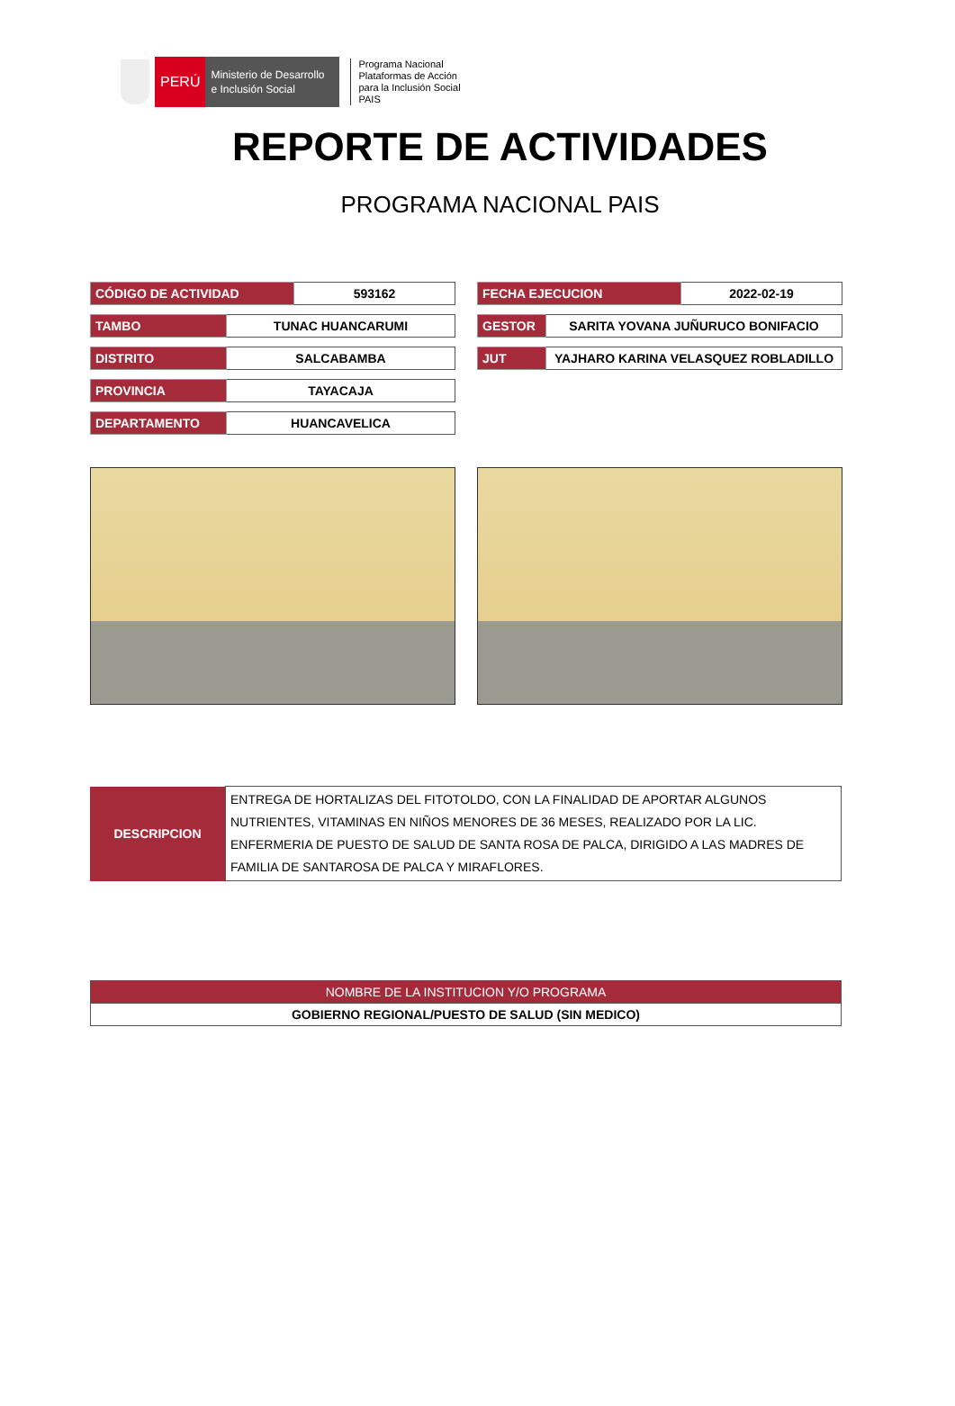PERÚ
Ministerio de Desarrollo
e Inclusión Social
Programa Nacional
Plataformas de Acción
para la Inclusión Social
PAIS
REPORTE DE ACTIVIDADES
PROGRAMA NACIONAL PAIS
| CÓDIGO DE ACTIVIDAD | 593162 |
| TAMBO | TUNAC HUANCARUMI |
| DISTRITO | SALCABAMBA |
| PROVINCIA | TAYACAJA |
| DEPARTAMENTO | HUANCAVELICA |
| FECHA EJECUCION | 2022-02-19 |
| GESTOR | SARITA YOVANA JUÑURUCO BONIFACIO |
| JUT | YAJHARO KARINA VELASQUEZ ROBLADILLO |
| DESCRIPCION | ENTREGA DE HORTALIZAS DEL FITOTOLDO, CON LA FINALIDAD DE APORTAR ALGUNOS NUTRIENTES, VITAMINAS EN NIÑOS MENORES DE 36 MESES, REALIZADO POR LA LIC. ENFERMERIA DE PUESTO DE SALUD DE SANTA ROSA DE PALCA, DIRIGIDO A LAS MADRES DE FAMILIA DE SANTAROSA DE PALCA Y MIRAFLORES. |
| NOMBRE DE LA INSTITUCION Y/O PROGRAMA |
| --- |
| GOBIERNO REGIONAL/PUESTO DE SALUD (SIN MEDICO) |